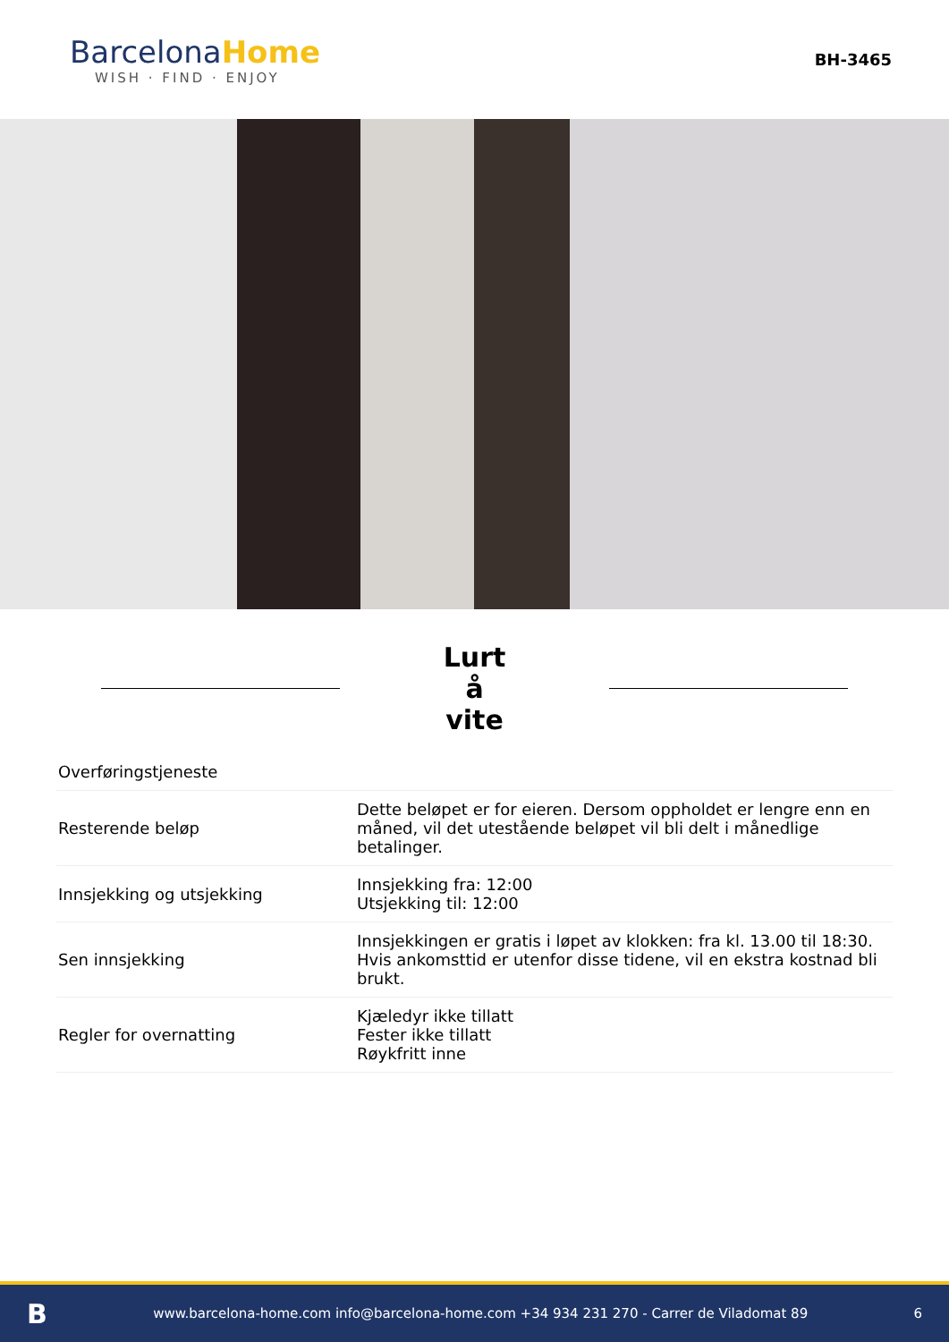BarcelonaHome
WISH · FIND · ENJOY
BH-3465
Lurt å vite
| Overføringstjeneste | |
| Resterende beløp | Dette beløpet er for eieren. Dersom oppholdet er lengre enn en måned, vil det utestående beløpet vil bli delt i månedlige betalinger. |
| Innsjekking og utsjekking | Innsjekking fra: 12:00 Utsjekking til: 12:00 |
| Sen innsjekking | Innsjekkingen er gratis i løpet av klokken: fra kl. 13.00 til 18:30. Hvis ankomsttid er utenfor disse tidene, vil en ekstra kostnad bli brukt. |
| Regler for overnatting | Kjæledyr ikke tillatt Fester ikke tillatt Røykfritt inne |
Bwww.barcelona-home.com info@barcelona-home.com +34 934 231 270 - Carrer de Viladomat 89 6